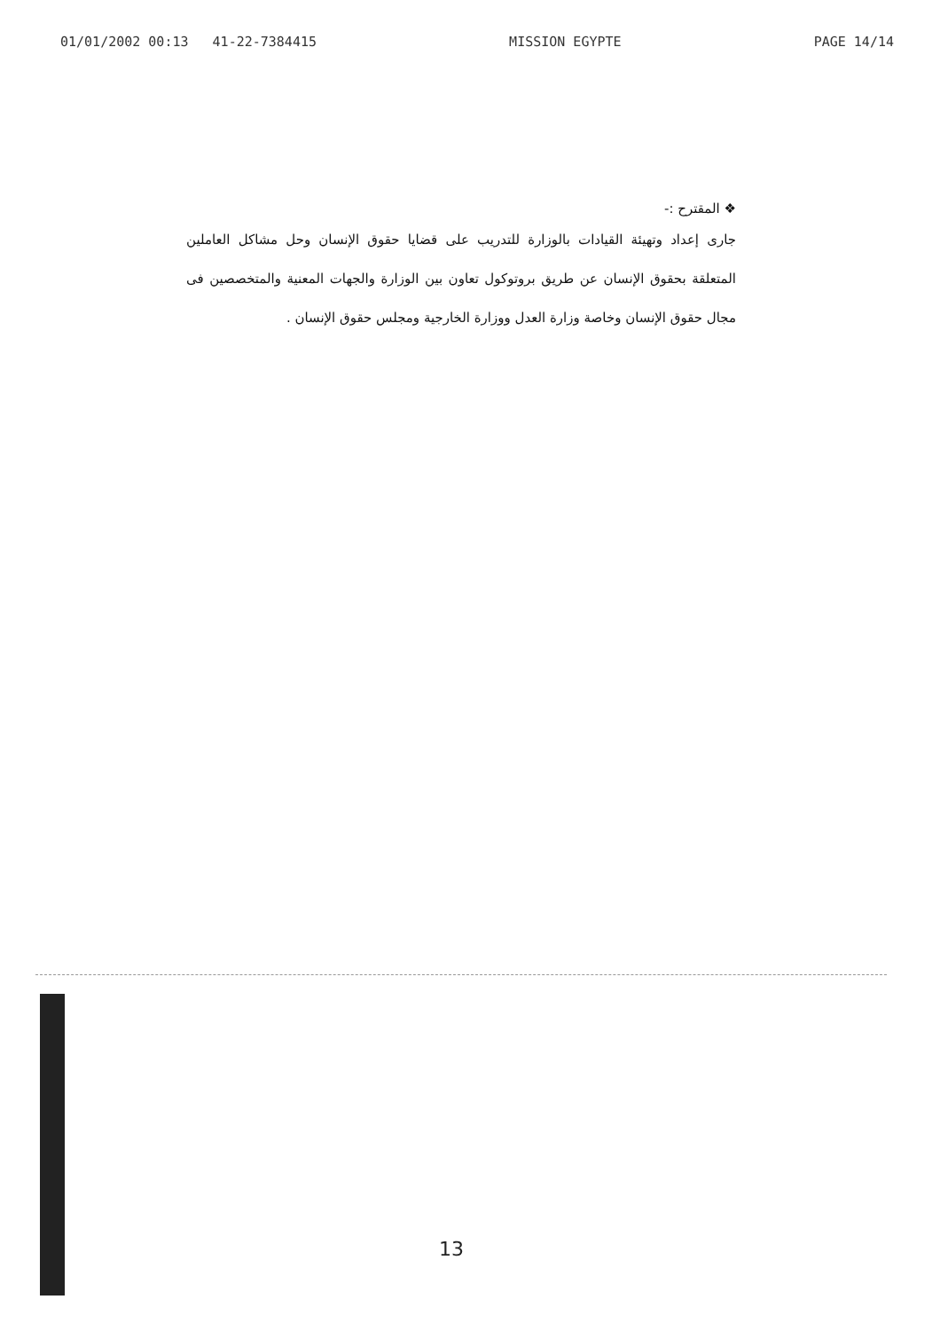01/01/2002 00:13 41-22-7384415 MISSION EGYPTE PAGE 14/14
❖ المقترح :-
جارى إعداد وتهيئة القيادات بالوزارة للتدريب على قضايا حقوق الإنسان وحل مشاكل العاملين المتعلقة بحقوق الإنسان عن طريق بروتوكول تعاون بين الوزارة والجهات المعنية والمتخصصين فى مجال حقوق الإنسان وخاصة وزارة العدل ووزارة الخارجية ومجلس حقوق الإنسان .
13